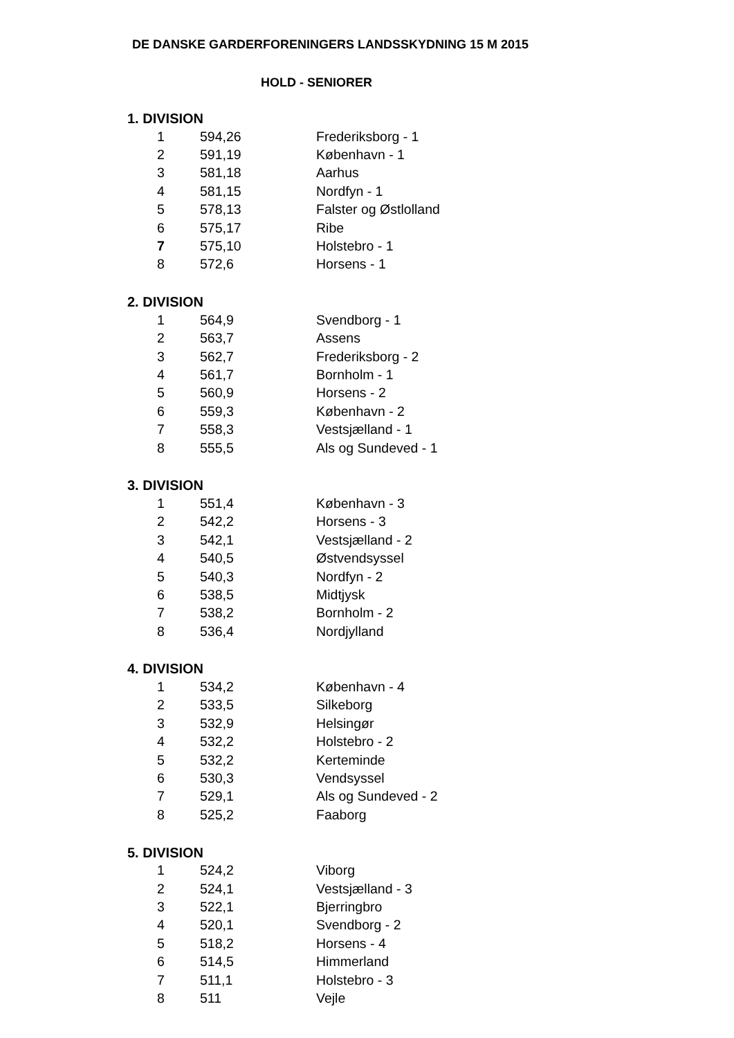DE DANSKE GARDERFORENINGERS LANDSSKYDNING 15 M 2015
HOLD - SENIORER
1. DIVISION
| 1 | 594,26 | Frederiksborg - 1 |
| 2 | 591,19 | København - 1 |
| 3 | 581,18 | Aarhus |
| 4 | 581,15 | Nordfyn - 1 |
| 5 | 578,13 | Falster og Østlolland |
| 6 | 575,17 | Ribe |
| 7 | 575,10 | Holstebro - 1 |
| 8 | 572,6 | Horsens - 1 |
2. DIVISION
| 1 | 564,9 | Svendborg - 1 |
| 2 | 563,7 | Assens |
| 3 | 562,7 | Frederiksborg - 2 |
| 4 | 561,7 | Bornholm - 1 |
| 5 | 560,9 | Horsens - 2 |
| 6 | 559,3 | København - 2 |
| 7 | 558,3 | Vestsjælland - 1 |
| 8 | 555,5 | Als og Sundeved - 1 |
3. DIVISION
| 1 | 551,4 | København - 3 |
| 2 | 542,2 | Horsens - 3 |
| 3 | 542,1 | Vestsjælland - 2 |
| 4 | 540,5 | Østvendsyssel |
| 5 | 540,3 | Nordfyn - 2 |
| 6 | 538,5 | Midtjysk |
| 7 | 538,2 | Bornholm - 2 |
| 8 | 536,4 | Nordjylland |
4. DIVISION
| 1 | 534,2 | København - 4 |
| 2 | 533,5 | Silkeborg |
| 3 | 532,9 | Helsingør |
| 4 | 532,2 | Holstebro - 2 |
| 5 | 532,2 | Kerteminde |
| 6 | 530,3 | Vendsyssel |
| 7 | 529,1 | Als og Sundeved - 2 |
| 8 | 525,2 | Faaborg |
5. DIVISION
| 1 | 524,2 | Viborg |
| 2 | 524,1 | Vestsjælland - 3 |
| 3 | 522,1 | Bjerringbro |
| 4 | 520,1 | Svendborg - 2 |
| 5 | 518,2 | Horsens - 4 |
| 6 | 514,5 | Himmerland |
| 7 | 511,1 | Holstebro - 3 |
| 8 | 511 | Vejle |